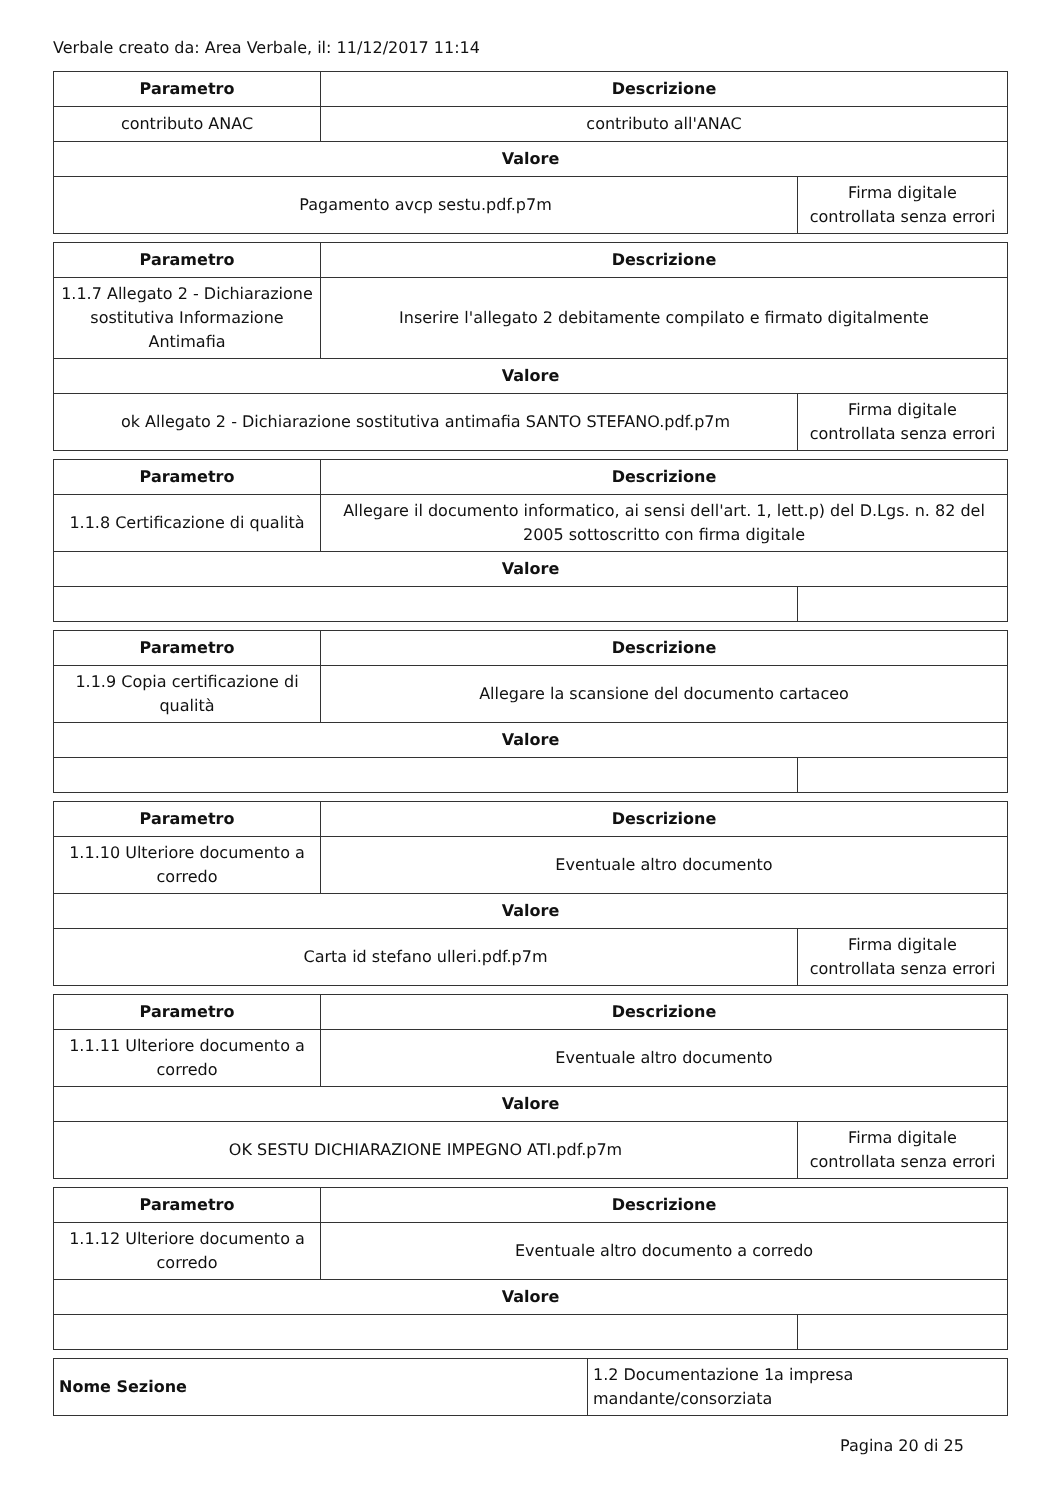Verbale creato da: Area Verbale, il: 11/12/2017 11:14
| Parametro | Descrizione | |
| --- | --- | --- |
| contributo ANAC | contributo all'ANAC | |
| Valore | | |
| Pagamento avcp sestu.pdf.p7m | | Firma digitale controllata senza errori |
| Parametro | Descrizione | |
| --- | --- | --- |
| 1.1.7 Allegato 2 - Dichiarazione sostitutiva Informazione Antimafia | Inserire l'allegato 2 debitamente compilato e firmato digitalmente | |
| Valore | | |
| ok Allegato 2 - Dichiarazione sostitutiva antimafia SANTO STEFANO.pdf.p7m | | Firma digitale controllata senza errori |
| Parametro | Descrizione | |
| --- | --- | --- |
| 1.1.8 Certificazione di qualità | Allegare il documento informatico, ai sensi dell'art. 1, lett.p) del D.Lgs. n. 82 del 2005 sottoscritto con firma digitale | |
| Valore | | |
| Parametro | Descrizione | |
| --- | --- | --- |
| 1.1.9 Copia certificazione di qualità | Allegare la scansione del documento cartaceo | |
| Valore | | |
| Parametro | Descrizione | |
| --- | --- | --- |
| 1.1.10 Ulteriore documento a corredo | Eventuale altro documento | |
| Valore | | |
| Carta id stefano ulleri.pdf.p7m | | Firma digitale controllata senza errori |
| Parametro | Descrizione | |
| --- | --- | --- |
| 1.1.11 Ulteriore documento a corredo | Eventuale altro documento | |
| Valore | | |
| OK SESTU DICHIARAZIONE IMPEGNO ATI.pdf.p7m | | Firma digitale controllata senza errori |
| Parametro | Descrizione | |
| --- | --- | --- |
| 1.1.12 Ulteriore documento a corredo | Eventuale altro documento a corredo | |
| Valore | | |
| Nome Sezione | 1.2 Documentazione 1a impresa mandante/consorziata |
Pagina 20 di 25